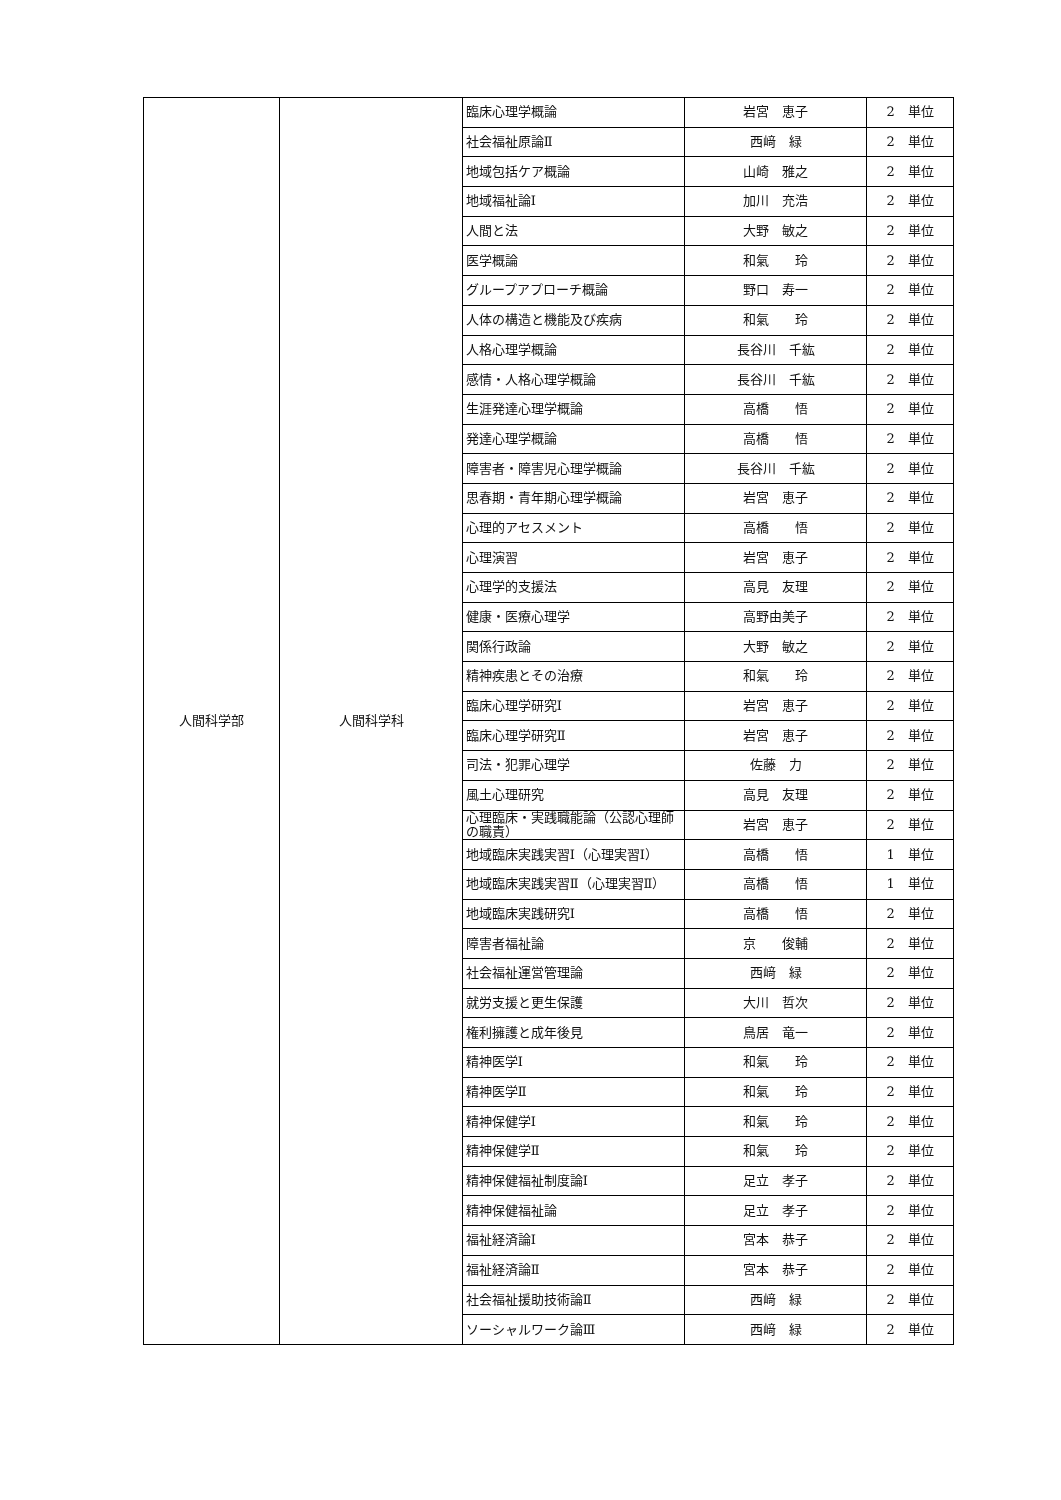| 人間科学部 | 人間科学科 | 臨床心理学概論 | 岩宮 恵子 | 2 単位 |
| | | 社会福祉原論Ⅱ | 西﨑 緑 | 2 単位 |
| | | 地域包括ケア概論 | 山崎 雅之 | 2 単位 |
| | | 地域福祉論Ⅰ | 加川 充浩 | 2 単位 |
| | | 人間と法 | 大野 敏之 | 2 単位 |
| | | 医学概論 | 和氣 玲 | 2 単位 |
| | | グループアプローチ概論 | 野口 寿一 | 2 単位 |
| | | 人体の構造と機能及び疾病 | 和氣 玲 | 2 単位 |
| | | 人格心理学概論 | 長谷川 千紘 | 2 単位 |
| | | 感情・人格心理学概論 | 長谷川 千紘 | 2 単位 |
| | | 生涯発達心理学概論 | 高橋 悟 | 2 単位 |
| | | 発達心理学概論 | 高橋 悟 | 2 単位 |
| | | 障害者・障害児心理学概論 | 長谷川 千紘 | 2 単位 |
| | | 思春期・青年期心理学概論 | 岩宮 恵子 | 2 単位 |
| | | 心理的アセスメント | 高橋 悟 | 2 単位 |
| | | 心理演習 | 岩宮 恵子 | 2 単位 |
| | | 心理学的支援法 | 高見 友理 | 2 単位 |
| | | 健康・医療心理学 | 高野由美子 | 2 単位 |
| | | 関係行政論 | 大野 敏之 | 2 単位 |
| | | 精神疾患とその治療 | 和氣 玲 | 2 単位 |
| | | 臨床心理学研究Ⅰ | 岩宮 恵子 | 2 単位 |
| | | 臨床心理学研究Ⅱ | 岩宮 恵子 | 2 単位 |
| | | 司法・犯罪心理学 | 佐藤 力 | 2 単位 |
| | | 風土心理研究 | 高見 友理 | 2 単位 |
| | | 心理臨床・実践職能論（公認心理師の職責） | 岩宮 恵子 | 2 単位 |
| | | 地域臨床実践実習Ⅰ（心理実習Ⅰ） | 高橋 悟 | 1 単位 |
| | | 地域臨床実践実習Ⅱ（心理実習Ⅱ） | 高橋 悟 | 1 単位 |
| | | 地域臨床実践研究Ⅰ | 高橋 悟 | 2 単位 |
| | | 障害者福祉論 | 京 俊輔 | 2 単位 |
| | | 社会福祉運営管理論 | 西﨑 緑 | 2 単位 |
| | | 就労支援と更生保護 | 大川 哲次 | 2 単位 |
| | | 権利擁護と成年後見 | 鳥居 竜一 | 2 単位 |
| | | 精神医学Ⅰ | 和氣 玲 | 2 単位 |
| | | 精神医学Ⅱ | 和氣 玲 | 2 単位 |
| | | 精神保健学Ⅰ | 和氣 玲 | 2 単位 |
| | | 精神保健学Ⅱ | 和氣 玲 | 2 単位 |
| | | 精神保健福祉制度論Ⅰ | 足立 孝子 | 2 単位 |
| | | 精神保健福祉論 | 足立 孝子 | 2 単位 |
| | | 福祉経済論Ⅰ | 宮本 恭子 | 2 単位 |
| | | 福祉経済論Ⅱ | 宮本 恭子 | 2 単位 |
| | | 社会福祉援助技術論Ⅱ | 西﨑 緑 | 2 単位 |
| | | ソーシャルワーク論Ⅲ | 西﨑 緑 | 2 単位 |